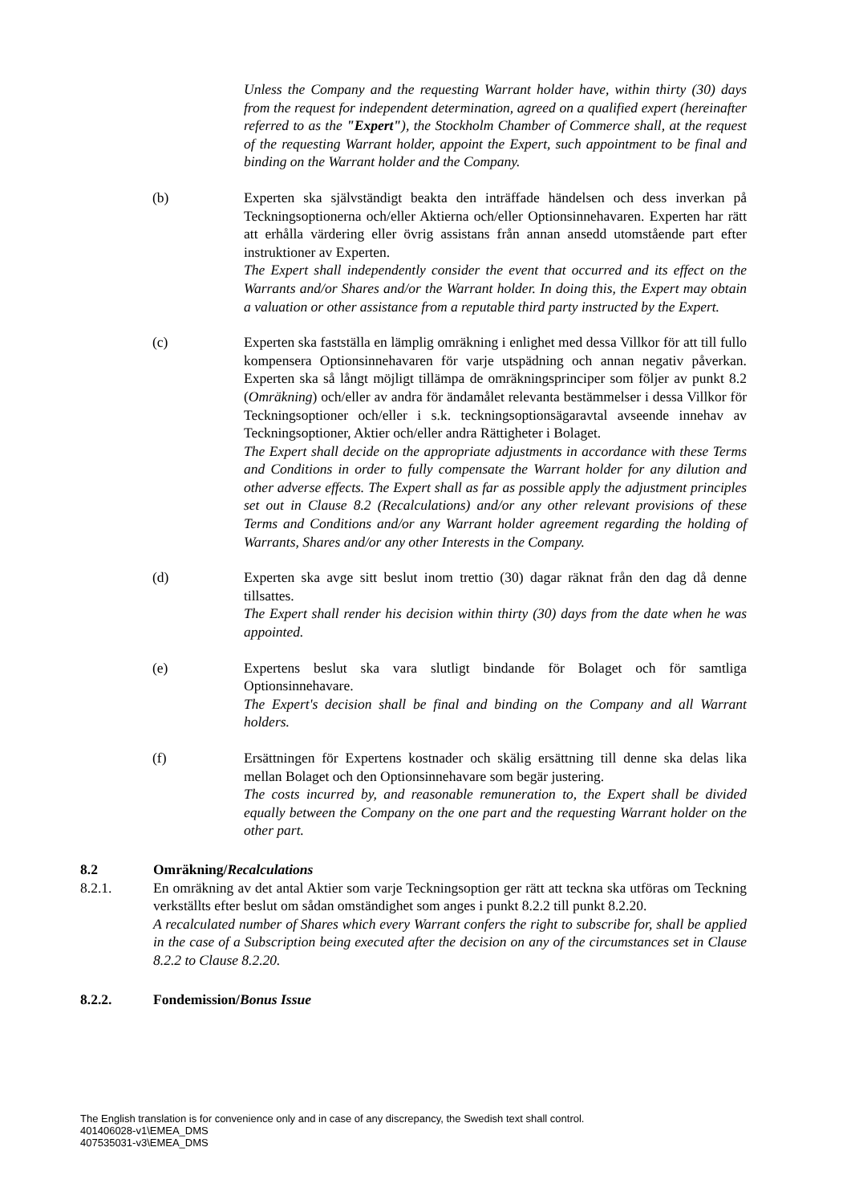Unless the Company and the requesting Warrant holder have, within thirty (30) days from the request for independent determination, agreed on a qualified expert (hereinafter referred to as the "Expert"), the Stockholm Chamber of Commerce shall, at the request of the requesting Warrant holder, appoint the Expert, such appointment to be final and binding on the Warrant holder and the Company.
(b) Experten ska självständigt beakta den inträffade händelsen och dess inverkan på Teckningsoptionerna och/eller Aktierna och/eller Optionsinnehavaren. Experten har rätt att erhålla värdering eller övrig assistans från annan ansedd utomstående part efter instruktioner av Experten.
The Expert shall independently consider the event that occurred and its effect on the Warrants and/or Shares and/or the Warrant holder. In doing this, the Expert may obtain a valuation or other assistance from a reputable third party instructed by the Expert.
(c) Experten ska fastställa en lämplig omräkning i enlighet med dessa Villkor för att till fullo kompensera Optionsinnehavaren för varje utspädning och annan negativ påverkan. Experten ska så långt möjligt tillämpa de omräkningsprinciper som följer av punkt 8.2 (Omräkning) och/eller av andra för ändamålet relevanta bestämmelser i dessa Villkor för Teckningsoptioner och/eller i s.k. teckningsoptionsägaravtal avseende innehav av Teckningsoptioner, Aktier och/eller andra Rättigheter i Bolaget.
The Expert shall decide on the appropriate adjustments in accordance with these Terms and Conditions in order to fully compensate the Warrant holder for any dilution and other adverse effects. The Expert shall as far as possible apply the adjustment principles set out in Clause 8.2 (Recalculations) and/or any other relevant provisions of these Terms and Conditions and/or any Warrant holder agreement regarding the holding of Warrants, Shares and/or any other Interests in the Company.
(d) Experten ska avge sitt beslut inom trettio (30) dagar räknat från den dag då denne tillsattes.
The Expert shall render his decision within thirty (30) days from the date when he was appointed.
(e) Expertens beslut ska vara slutligt bindande för Bolaget och för samtliga Optionsinnehavare.
The Expert's decision shall be final and binding on the Company and all Warrant holders.
(f) Ersättningen för Expertens kostnader och skälig ersättning till denne ska delas lika mellan Bolaget och den Optionsinnehavare som begär justering.
The costs incurred by, and reasonable remuneration to, the Expert shall be divided equally between the Company on the one part and the requesting Warrant holder on the other part.
8.2 Omräkning/Recalculations
8.2.1. En omräkning av det antal Aktier som varje Teckningsoption ger rätt att teckna ska utföras om Teckning verkställts efter beslut om sådan omständighet som anges i punkt 8.2.2 till punkt 8.2.20.
A recalculated number of Shares which every Warrant confers the right to subscribe for, shall be applied in the case of a Subscription being executed after the decision on any of the circumstances set in Clause 8.2.2 to Clause 8.2.20.
8.2.2. Fondemission/Bonus Issue
The English translation is for convenience only and in case of any discrepancy, the Swedish text shall control.
401406028-v1\EMEA_DMS
407535031-v3\EMEA_DMS